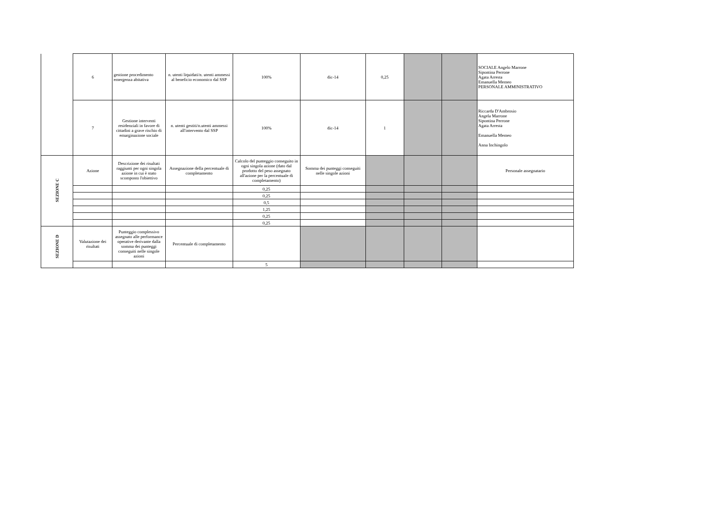| | 6 | gestione procedimento emergenza abitativa | n. utenti liquidati/n. utenti ammessi al beneficio economico dal SSP | 100% | dic-14 | 0,25 | | | SOCIALE Angelo Marrone Sipontina Perrone Agata Arresta Emanuella Memeo PERSONALE AMMINISTRATIVO |
| | 7 | Gestione interventi residenziali in favore di cittadini a grave rischio di emarginazione sociale | n. utenti gestiti/n.utenti ammessi all'intervento dal SSP | 100% | dic-14 | 1 | | | Riccarda D'Ambrosio Angela Marrone Sipontina Perrone Agata Arresta Emanuella Memeo Anna Inchingolo |
| SEZIONE C | Azione | Descrizione dei risultati raggiunti per ogni singola azione in cui è stato scomposto l'obiettivo | Assegnazione della percentuale di completamento | Calcolo del punteggio conseguito in ogni singola azione (dato dal prodotto del peso assegnato all'azione per la percentuale di completamento) | Somma dei punteggi conseguiti nelle singole azioni | | | | Personale assegnatario |
| | | | | 0,25 | | | | | |
| | | | | 0,25 | | | | | |
| | | | | 0,5 | | | | | |
| | | | | 1,25 | | | | | |
| | | | | 0,25 | | | | | |
| | | | | 0,25 | | | | | |
| SEZIONE D | Valutazione dei risultati | Punteggio complessivo assegnato alle performance operative derivante dalla somma dei punteggi conseguiti nelle singole azioni | Percentuale di completamento | | | | | | |
| | | | | 5 | | | | | |